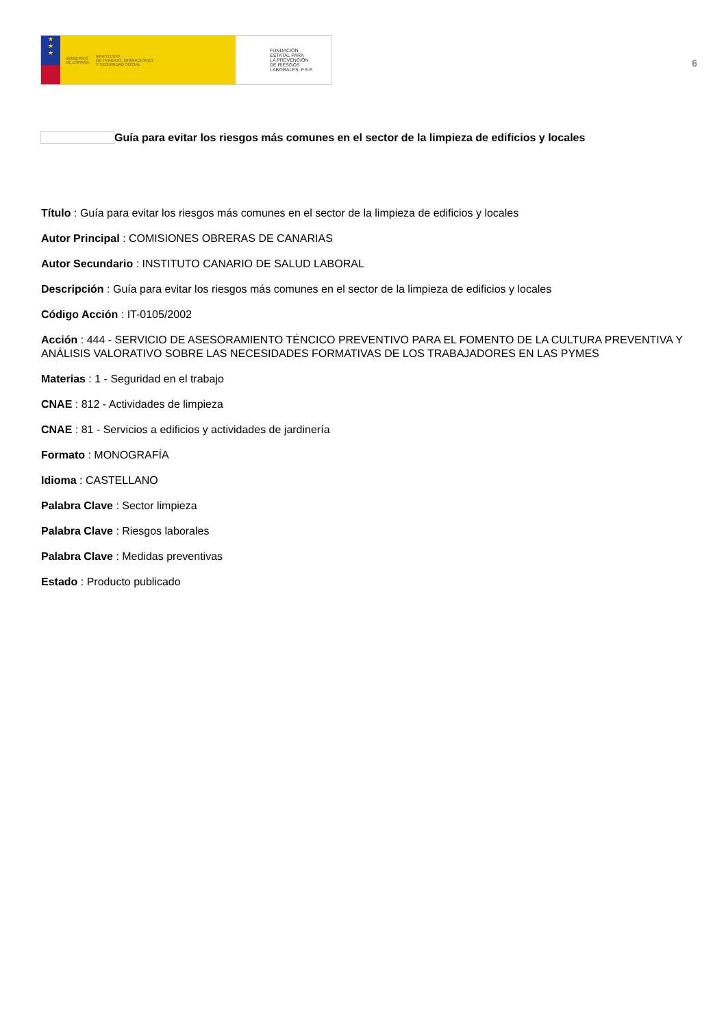★
★
★
GOBIERNO
DE ESPAÑA MINISTERIO
DE TRABAJO, MIGRACIONES
Y SEGURIDAD SOCIAL
FUNDACIÓN
ESTATAL PARA
LA PREVENCIÓN
DE RIESGOS
LABORALES, F.S.P.
6
Guía para evitar los riesgos más comunes en el sector de la limpieza de edificios y locales
Título : Guía para evitar los riesgos más comunes en el sector de la limpieza de edificios y locales
Autor Principal : COMISIONES OBRERAS DE CANARIAS
Autor Secundario : INSTITUTO CANARIO DE SALUD LABORAL
Descripción : Guía para evitar los riesgos más comunes en el sector de la limpieza de edificios y locales
Código Acción : IT-0105/2002
Acción : 444 - SERVICIO DE ASESORAMIENTO TÉNCICO PREVENTIVO PARA EL FOMENTO DE LA CULTURA PREVENTIVA Y ANÁLISIS VALORATIVO SOBRE LAS NECESIDADES FORMATIVAS DE LOS TRABAJADORES EN LAS PYMES
Materias : 1 - Seguridad en el trabajo
CNAE : 812 - Actividades de limpieza
CNAE : 81 - Servicios a edificios y actividades de jardinería
Formato : MONOGRAFÍA
Idioma : CASTELLANO
Palabra Clave : Sector limpieza
Palabra Clave : Riesgos laborales
Palabra Clave : Medidas preventivas
Estado : Producto publicado